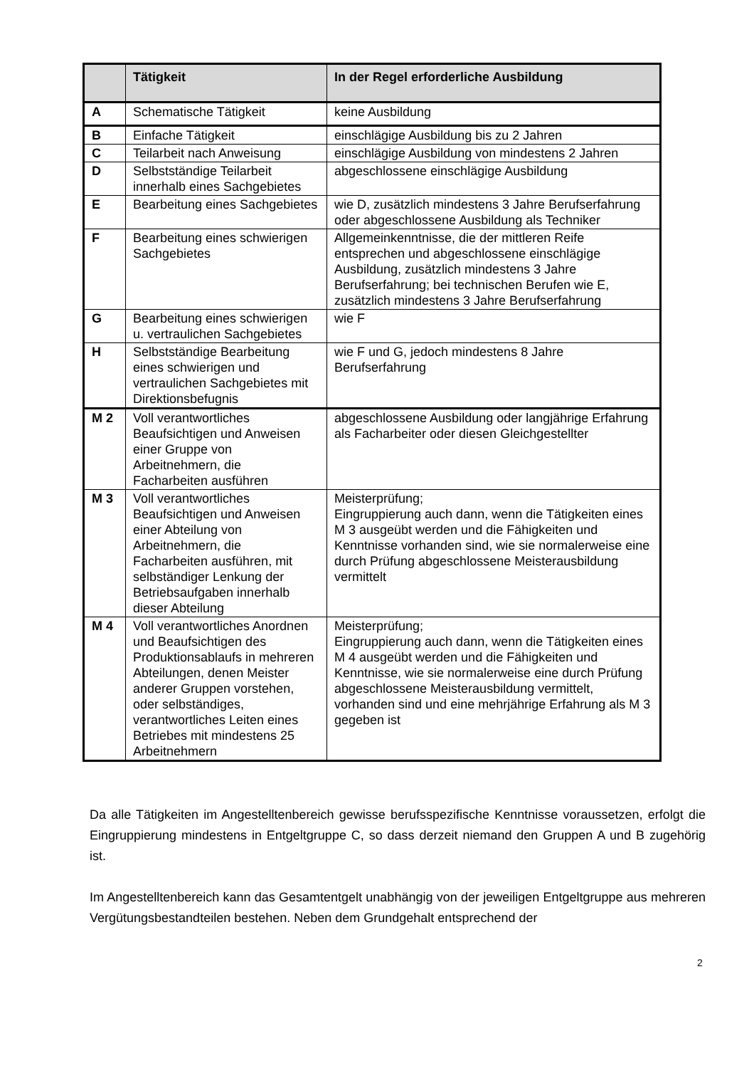| | Tätigkeit | In der Regel erforderliche Ausbildung |
| --- | --- | --- |
| A | Schematische Tätigkeit | keine Ausbildung |
| B | Einfache Tätigkeit | einschlägige Ausbildung bis zu 2 Jahren |
| C | Teilarbeit nach Anweisung | einschlägige Ausbildung von mindestens 2 Jahren |
| D | Selbstständige Teilarbeit innerhalb eines Sachgebietes | abgeschlossene einschlägige Ausbildung |
| E | Bearbeitung eines Sachgebietes | wie D, zusätzlich mindestens 3 Jahre Berufserfahrung oder abgeschlossene Ausbildung als Techniker |
| F | Bearbeitung eines schwierigen Sachgebietes | Allgemeinkenntnisse, die der mittleren Reife entsprechen und abgeschlossene einschlägige Ausbildung, zusätzlich mindestens 3 Jahre Berufserfahrung; bei technischen Berufen wie E, zusätzlich mindestens 3 Jahre Berufserfahrung |
| G | Bearbeitung eines schwierigen u. vertraulichen Sachgebietes | wie F |
| H | Selbstständige Bearbeitung eines schwierigen und vertraulichen Sachgebietes mit Direktionsbefugnis | wie F und G, jedoch mindestens 8 Jahre Berufserfahrung |
| M 2 | Voll verantwortliches Beaufsichtigen und Anweisen einer Gruppe von Arbeitnehmern, die Facharbeiten ausführen | abgeschlossene Ausbildung oder langjährige Erfahrung als Facharbeiter oder diesen Gleichgestellter |
| M 3 | Voll verantwortliches Beaufsichtigen und Anweisen einer Abteilung von Arbeitnehmern, die Facharbeiten ausführen, mit selbständiger Lenkung der Betriebsaufgaben innerhalb dieser Abteilung | Meisterprüfung; Eingruppierung auch dann, wenn die Tätigkeiten eines M 3 ausgeübt werden und die Fähigkeiten und Kenntnisse vorhanden sind, wie sie normalerweise eine durch Prüfung abgeschlossene Meisterausbildung vermittelt |
| M 4 | Voll verantwortliches Anordnen und Beaufsichtigen des Produktionsablaufs in mehreren Abteilungen, denen Meister anderer Gruppen vorstehen, oder selbständiges, verantwortliches Leiten eines Betriebes mit mindestens 25 Arbeitnehmern | Meisterprüfung; Eingruppierung auch dann, wenn die Tätigkeiten eines M 4 ausgeübt werden und die Fähigkeiten und Kenntnisse, wie sie normalerweise eine durch Prüfung abgeschlossene Meisterausbildung vermittelt, vorhanden sind und eine mehrjährige Erfahrung als M 3 gegeben ist |
Da alle Tätigkeiten im Angestelltenbereich gewisse berufsspezifische Kenntnisse voraussetzen, erfolgt die Eingruppierung mindestens in Entgeltgruppe C, so dass derzeit niemand den Gruppen A und B zugehörig ist.
Im Angestelltenbereich kann das Gesamtentgelt unabhängig von der jeweiligen Entgeltgruppe aus mehreren Vergütungsbestandteilen bestehen. Neben dem Grundgehalt entsprechend der
2